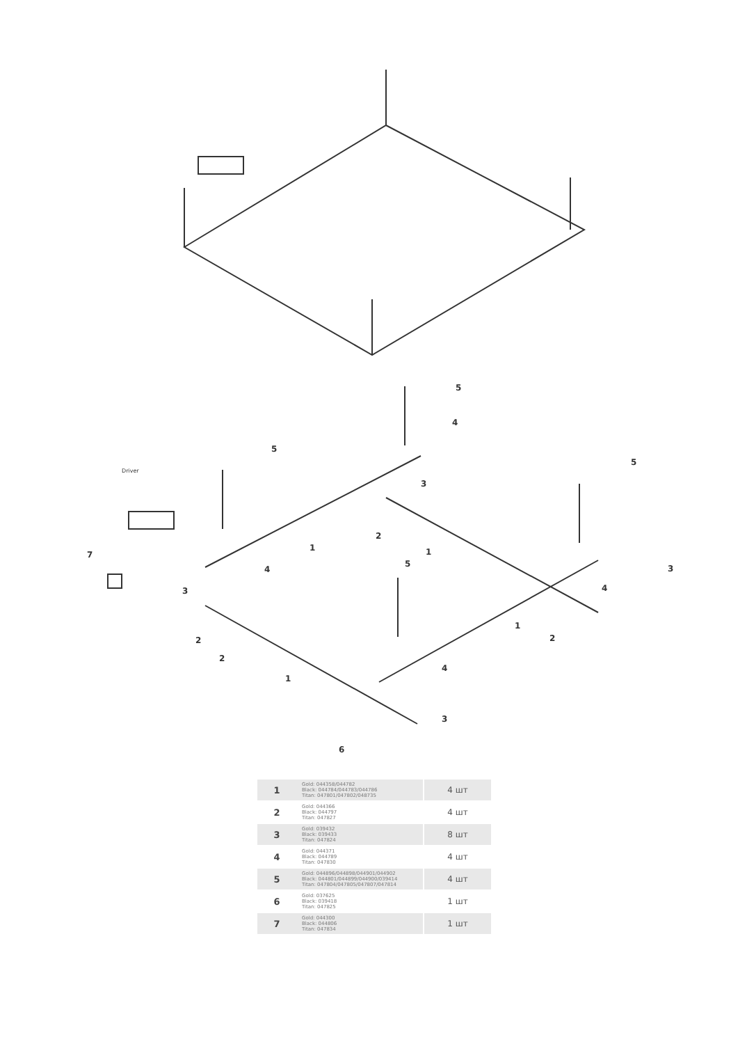5
4
5
5
Driver
3
2
1 1 7
4
5 3
3 4
1
2 2
2
4
1
3
6
| 1 | Gold: 044358/044782 Black: 044784/044783/044786 Titan: 047801/047802/048735 | 4 шт |
| 2 | Gold: 044366 Black: 044797 Titan: 047827 | 4 шт |
| 3 | Gold: 039432 Black: 039433 Titan: 047824 | 8 шт |
| 4 | Gold: 044371 Black: 044789 Titan: 047830 | 4 шт |
| 5 | Gold: 044896/044898/044901/044902 Black: 044801/044899/044900/039414 Titan: 047804/047805/047807/047814 | 4 шт |
| 6 | Gold: 037625 Black: 039418 Titan: 047825 | 1 шт |
| 7 | Gold: 044300 Black: 044806 Titan: 047834 | 1 шт |